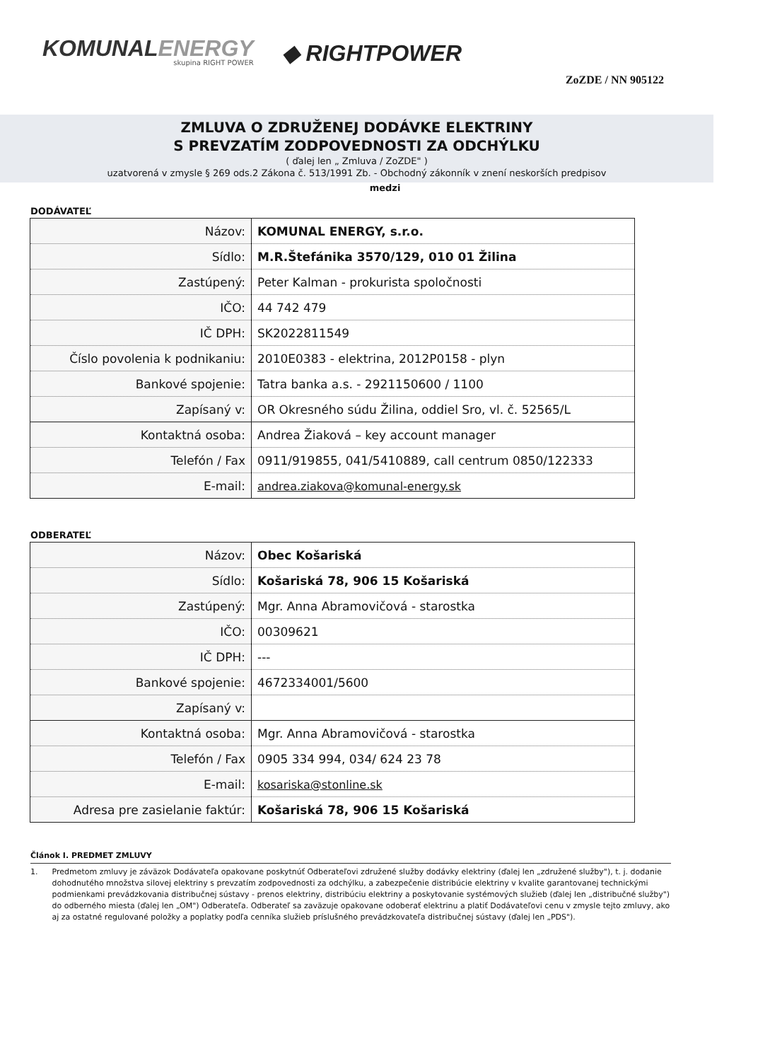KOMUNALENERGY
skupina RIGHT POWER
◆ RIGHTPOWER
ZoZDE / NN 905122
ZMLUVA O ZDRUŽENEJ DODÁVKE ELEKTRINY
S PREVZATÍM ZODPOVEDNOSTI ZA ODCHÝLKU
( ďalej len „ Zmluva / ZoZDE" )
uzatvorená v zmysle § 269 ods.2 Zákona č. 513/1991 Zb. - Obchodný zákonník v znení neskorších predpisov
medzi
DODÁVATEĽ
| Názov: | KOMUNAL ENERGY, s.r.o. |
| Sídlo: | M.R.Štefánika 3570/129, 010 01 Žilina |
| Zastúpený: | Peter Kalman - prokurista spoločnosti |
| IČO: | 44 742 479 |
| IČ DPH: | SK2022811549 |
| Číslo povolenia k podnikaniu: | 2010E0383 - elektrina, 2012P0158 - plyn |
| Bankové spojenie: | Tatra banka a.s. - 2921150600 / 1100 |
| Zapísaný v: | OR Okresného súdu Žilina, oddiel Sro, vl. č. 52565/L |
| Kontaktná osoba: | Andrea Žiaková – key account manager |
| Telefón / Fax | 0911/919855, 041/5410889, call centrum 0850/122333 |
| E-mail: | andrea.ziakova@komunal-energy.sk |
ODBERATEĽ
| Názov: | Obec Košariská |
| Sídlo: | Košariská 78, 906 15 Košariská |
| Zastúpený: | Mgr. Anna Abramovičová - starostka |
| IČO: | 00309621 |
| IČ DPH: | --- |
| Bankové spojenie: | 4672334001/5600 |
| Zapísaný v: | |
| Kontaktná osoba: | Mgr. Anna Abramovičová - starostka |
| Telefón / Fax | 0905 334 994, 034/ 624 23 78 |
| E-mail: | kosariska@stonline.sk |
| Adresa pre zasielanie faktúr: | Košariská 78, 906 15 Košariská |
Článok I. PREDMET ZMLUVY
1. Predmetom zmluvy je záväzok Dodávateľa opakovane poskytnúť Odberateľovi združené služby dodávky elektriny (ďalej len „združené služby"), t. j. dodanie dohodnutého množstva silovej elektriny s prevzatím zodpovednosti za odchýlku, a zabezpečenie distribúcie elektriny v kvalite garantovanej technickými podmienkami prevádzkovania distribučnej sústavy - prenos elektriny, distribúciu elektriny a poskytovanie systémových služieb (ďalej len „distribučné služby") do odberného miesta (ďalej len „OM") Odberateľa. Odberateľ sa zaväzuje opakovane odoberať elektrinu a platiť Dodávateľovi cenu v zmysle tejto zmluvy, ako aj za ostatné regulované položky a poplatky podľa cenníka služieb príslušného prevádzkovateľa distribučnej sústavy (ďalej len „PDS").